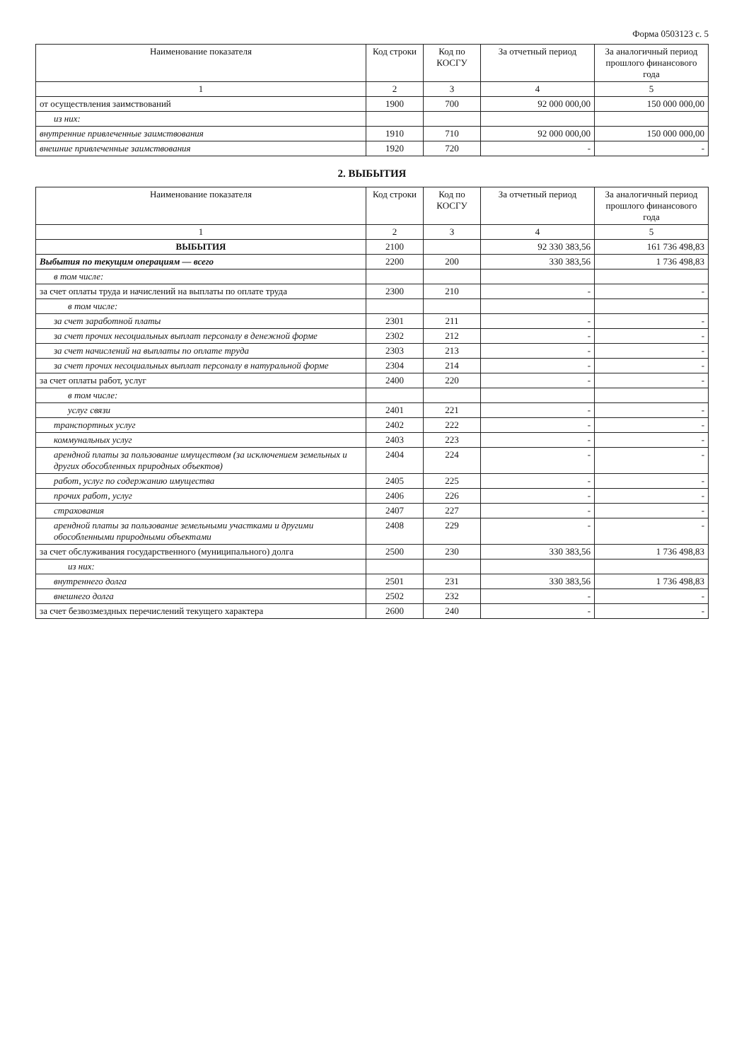Форма 0503123 с. 5
| Наименование показателя | Код строки | Код по КОСГУ | За отчетный период | За аналогичный период прошлого финансового года |
| --- | --- | --- | --- | --- |
| 1 | 2 | 3 | 4 | 5 |
| от осуществления заимствований | 1900 | 700 | 92 000 000,00 | 150 000 000,00 |
| из них: | | | | |
| внутренние привлеченные заимствования | 1910 | 710 | 92 000 000,00 | 150 000 000,00 |
| внешние привлеченные заимствования | 1920 | 720 | - | - |
2. ВЫБЫТИЯ
| Наименование показателя | Код строки | Код по КОСГУ | За отчетный период | За аналогичный период прошлого финансового года |
| --- | --- | --- | --- | --- |
| 1 | 2 | 3 | 4 | 5 |
| ВЫБЫТИЯ | 2100 | | 92 330 383,56 | 161 736 498,83 |
| Выбытия по текущим операциям — всего | 2200 | 200 | 330 383,56 | 1 736 498,83 |
| в том числе: | | | | |
| за счет оплаты труда и начислений на выплаты по оплате труда | 2300 | 210 | - | - |
| в том числе: | | | | |
| за счет заработной платы | 2301 | 211 | - | - |
| за счет прочих несоциальных выплат персоналу в денежной форме | 2302 | 212 | - | - |
| за счет начислений на выплаты по оплате труда | 2303 | 213 | - | - |
| за счет прочих несоциальных выплат персоналу в натуральной форме | 2304 | 214 | - | - |
| за счет оплаты работ, услуг | 2400 | 220 | - | - |
| в том числе: | | | | |
| услуг связи | 2401 | 221 | - | - |
| транспортных услуг | 2402 | 222 | - | - |
| коммунальных услуг | 2403 | 223 | - | - |
| арендной платы за пользование имуществом (за исключением земельных и других обособленных природных объектов) | 2404 | 224 | - | - |
| работ, услуг по содержанию имущества | 2405 | 225 | - | - |
| прочих работ, услуг | 2406 | 226 | - | - |
| страхования | 2407 | 227 | - | - |
| арендной платы за пользование земельными участками и другими обособленными природными объектами | 2408 | 229 | - | - |
| за счет обслуживания государственного (муниципального) долга | 2500 | 230 | 330 383,56 | 1 736 498,83 |
| из них: | | | | |
| внутреннего долга | 2501 | 231 | 330 383,56 | 1 736 498,83 |
| внешнего долга | 2502 | 232 | - | - |
| за счет безвозмездных перечислений текущего характера | 2600 | 240 | - | - |